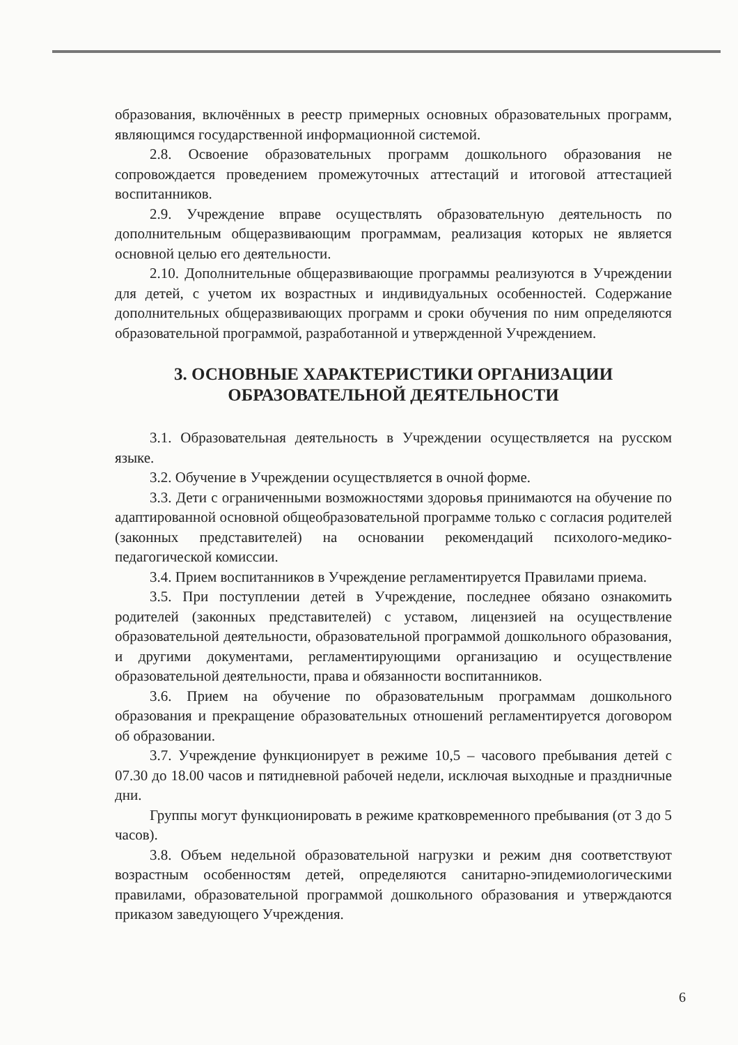образования, включённых в реестр примерных основных образовательных программ, являющимся государственной информационной системой.
2.8. Освоение образовательных программ дошкольного образования не сопровождается проведением промежуточных аттестаций и итоговой аттестацией воспитанников.
2.9. Учреждение вправе осуществлять образовательную деятельность по дополнительным общеразвивающим программам, реализация которых не является основной целью его деятельности.
2.10. Дополнительные общеразвивающие программы реализуются в Учреждении для детей, с учетом их возрастных и индивидуальных особенностей. Содержание дополнительных общеразвивающих программ и сроки обучения по ним определяются образовательной программой, разработанной и утвержденной Учреждением.
3. ОСНОВНЫЕ ХАРАКТЕРИСТИКИ ОРГАНИЗАЦИИ
ОБРАЗОВАТЕЛЬНОЙ ДЕЯТЕЛЬНОСТИ
3.1. Образовательная деятельность в Учреждении осуществляется на русском языке.
3.2. Обучение в Учреждении осуществляется в очной форме.
3.3. Дети с ограниченными возможностями здоровья принимаются на обучение по адаптированной основной общеобразовательной программе только с согласия родителей (законных представителей) на основании рекомендаций психолого-медико-педагогической комиссии.
3.4. Прием воспитанников в Учреждение регламентируется Правилами приема.
3.5. При поступлении детей в Учреждение, последнее обязано ознакомить родителей (законных представителей) с уставом, лицензией на осуществление образовательной деятельности, образовательной программой дошкольного образования, и другими документами, регламентирующими организацию и осуществление образовательной деятельности, права и обязанности воспитанников.
3.6. Прием на обучение по образовательным программам дошкольного образования и прекращение образовательных отношений регламентируется договором об образовании.
3.7. Учреждение функционирует в режиме 10,5 – часового пребывания детей с 07.30 до 18.00 часов и пятидневной рабочей недели, исключая выходные и праздничные дни.
Группы могут функционировать в режиме кратковременного пребывания (от 3 до 5 часов).
3.8. Объем недельной образовательной нагрузки и режим дня соответствуют возрастным особенностям детей, определяются санитарно-эпидемиологическими правилами, образовательной программой дошкольного образования и утверждаются приказом заведующего Учреждения.
6